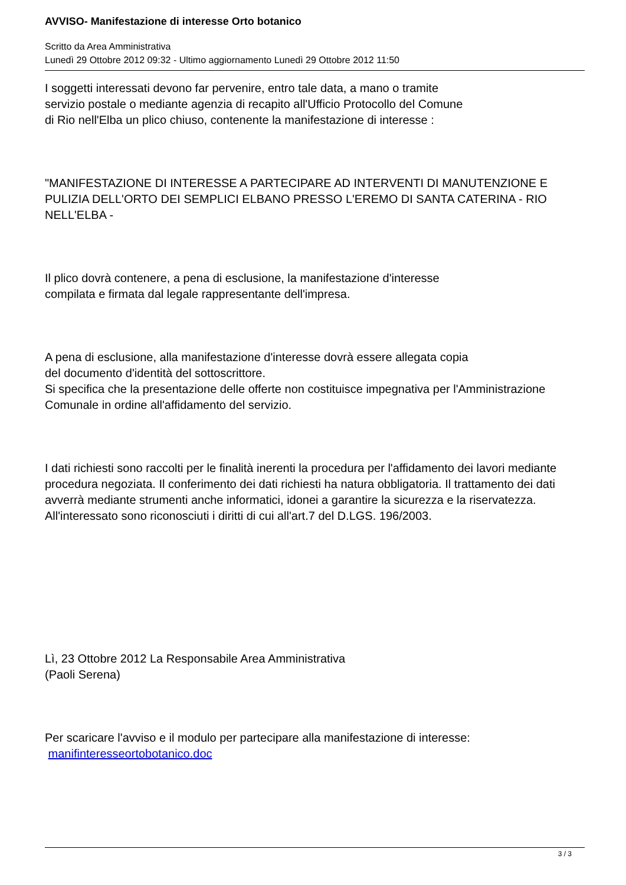AVVISO- Manifestazione di interesse Orto botanico
Scritto da Area Amministrativa
Lunedì 29 Ottobre 2012 09:32 - Ultimo aggiornamento Lunedì 29 Ottobre 2012 11:50
I soggetti interessati devono far pervenire, entro tale data, a mano o tramite
servizio postale o mediante agenzia di recapito all'Ufficio Protocollo del Comune
di Rio nell'Elba un plico chiuso, contenente la manifestazione di interesse :
"MANIFESTAZIONE DI INTERESSE A PARTECIPARE AD INTERVENTI DI MANUTENZIONE E PULIZIA DELL'ORTO DEI SEMPLICI ELBANO PRESSO L'EREMO DI SANTA CATERINA - RIO NELL'ELBA -
Il plico dovrà contenere, a pena di esclusione, la manifestazione d'interesse
compilata e firmata dal legale rappresentante dell'impresa.
A pena di esclusione, alla manifestazione d'interesse dovrà essere allegata copia
del documento d'identità del sottoscrittore.
Si specifica che la presentazione delle offerte non costituisce impegnativa per l'Amministrazione Comunale in ordine all'affidamento del servizio.
I dati richiesti sono raccolti per le finalità inerenti la procedura per l'affidamento dei lavori mediante procedura negoziata. Il conferimento dei dati richiesti ha natura obbligatoria. Il trattamento dei dati avverrà mediante strumenti anche informatici, idonei a garantire la sicurezza e la riservatezza. All'interessato sono riconosciuti i diritti di cui all'art.7 del D.LGS. 196/2003.
Lì, 23 Ottobre 2012 La Responsabile Area Amministrativa
(Paoli Serena)
Per scaricare l'avviso e il modulo per partecipare alla manifestazione di interesse:
manifinteresseortobotanico.doc
3 / 3